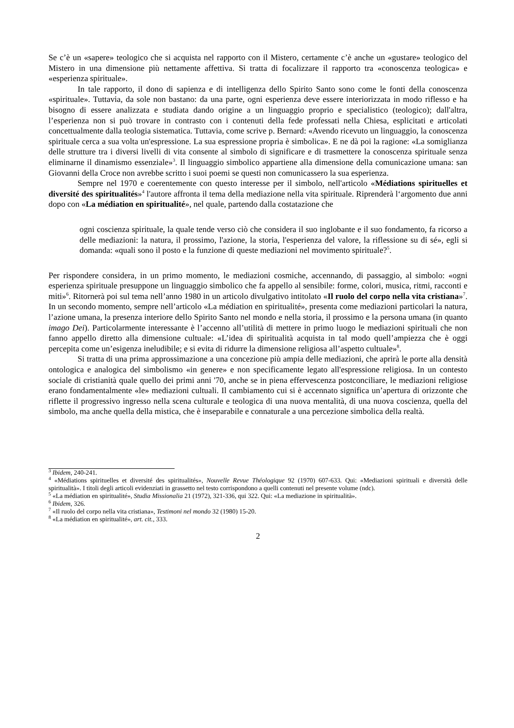Se c’è un «sapere» teologico che si acquista nel rapporto con il Mistero, certamente c’è anche un «gustare» teologico del Mistero in una dimensione più nettamente affettiva. Si tratta di focalizzare il rapporto tra «conoscenza teologica» e «esperienza spirituale».
In tale rapporto, il dono di sapienza e di intelligenza dello Spirito Santo sono come le fonti della conoscenza «spirituale». Tuttavia, da sole non bastano: da una parte, ogni esperienza deve essere interiorizzata in modo riflesso e ha bisogno di essere analizzata e studiata dando origine a un linguaggio proprio e specialistico (teologico); dall'altra, l’esperienza non si può trovare in contrasto con i contenuti della fede professati nella Chiesa, esplicitati e articolati concettualmente dalla teologia sistematica. Tuttavia, come scrive p. Bernard: «Avendo ricevuto un linguaggio, la conoscenza spirituale cerca a sua volta un'espressione. La sua espressione propria è simbolica». E ne dà poi la ragione: «La somiglianza delle strutture tra i diversi livelli di vita consente al simbolo di significare e di trasmettere la conoscenza spirituale senza eliminarne il dinamismo essenziale»<sup>3</sup>. Il linguaggio simbolico appartiene alla dimensione della comunicazione umana: san Giovanni della Croce non avrebbe scritto i suoi poemi se questi non comunicassero la sua esperienza.
Sempre nel 1970 e coerentemente con questo interesse per il simbolo, nell'articolo «Médiations spirituelles et diversité des spiritualités»<sup>4</sup> l'autore affronta il tema della mediazione nella vita spirituale. Riprenderà l‘argomento due anni dopo con «La médiation en spiritualité», nel quale, partendo dalla costatazione che
ogni coscienza spirituale, la quale tende verso ciò che considera il suo inglobante e il suo fondamento, fa ricorso a delle mediazioni: la natura, il prossimo, l'azione, la storia, l'esperienza del valore, la riflessione su di sé», egli si domanda: «quali sono il posto e la funzione di queste mediazioni nel movimento spirituale?<sup>5</sup>.
Per rispondere considera, in un primo momento, le mediazioni cosmiche, accennando, di passaggio, al simbolo: «ogni esperienza spirituale presuppone un linguaggio simbolico che fa appello al sensibile: forme, colori, musica, ritmi, racconti e miti»<sup>6</sup>. Ritornerà poi sul tema nell’anno 1980 in un articolo divulgativo intitolato «Il ruolo del corpo nella vita cristiana»<sup>7</sup>. In un secondo momento, sempre nell’articolo «La médiation en spiritualité», presenta come mediazioni particolari la natura, l’azione umana, la presenza interiore dello Spirito Santo nel mondo e nella storia, il prossimo e la persona umana (in quanto imago Dei). Particolarmente interessante è l’accenno all’utilità di mettere in primo luogo le mediazioni spirituali che non fanno appello diretto alla dimensione cultuale: «L’idea di spiritualità acquista in tal modo quell’ampiezza che è oggi percepita come un’esigenza ineludibile; e si evita di ridurre la dimensione religiosa all’aspetto cultuale»<sup>8</sup>.
Si tratta di una prima approssimazione a una concezione più ampia delle mediazioni, che aprirà le porte alla densità ontologica e analogica del simbolismo «in genere» e non specificamente legato all'espressione religiosa. In un contesto sociale di cristianità quale quello dei primi anni '70, anche se in piena effervescenza postconciliare, le mediazioni religiose erano fondamentalmente «le» mediazioni cultuali. Il cambiamento cui si è accennato significa un’apertura di orizzonte che riflette il progressivo ingresso nella scena culturale e teologica di una nuova mentalità, di una nuova coscienza, quella del simbolo, ma anche quella della mistica, che è inseparabile e connaturale a una percezione simbolica della realtà.
<sup>3</sup> Ibidem, 240-241.
<sup>4</sup> «Médiations spirituelles et diversité des spiritualités», Nouvelle Revue Théologique 92 (1970) 607-633. Qui: «Mediazioni spirituali e diversità delle spiritualità». I titoli degli articoli evidenziati in grassetto nel testo corrispondono a quelli contenuti nel presente volume (ndc).
<sup>5</sup> «La médiation en spiritualité», Studia Missionalia 21 (1972), 321-336, qui 322. Qui: «La mediazione in spiritualità».
<sup>6</sup> Ibidem, 326.
<sup>7</sup> «Il ruolo del corpo nella vita cristiana», Testimoni nel mondo 32 (1980) 15-20.
<sup>8</sup> «La médiation en spiritualité», art. cit., 333.
2